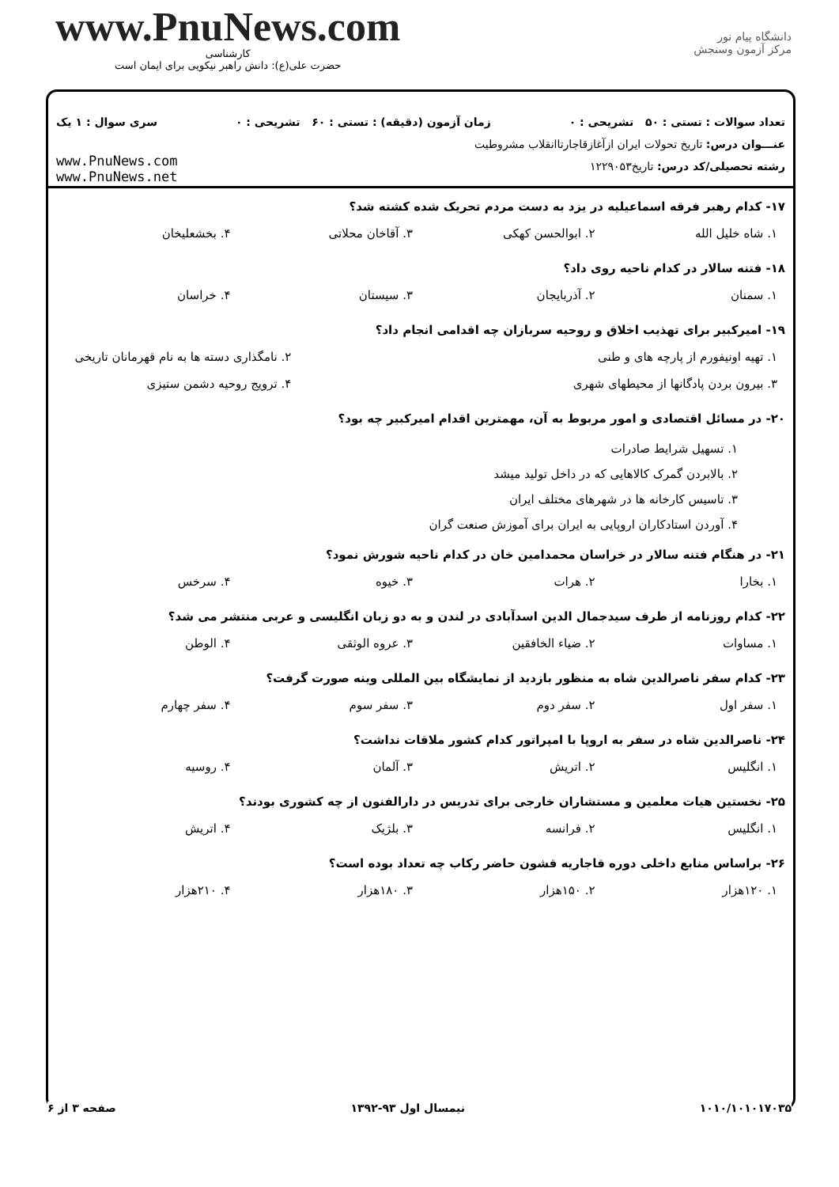www.PnuNews.com
کارشناسی
حضرت علی(ع): دانش راهبر نیکویی برای ایمان است
دانشگاه پیام نور
مرکز آزمون وسنجش
تعداد سوالات : تستی : ۵۰ تشریحی : ۰ زمان آزمون (دقیقه) : تستی : ۶۰ تشریحی : ۰ سری سوال : ۱ یک
عنـــوان درس: تاریخ تحولات ایران ازآغازقاجارتاانقلاب مشروطیت
رشته تحصیلی/کد درس: تاریخ۱۲۲۹۰۵۳
www.PnuNews.com
www.PnuNews.net
۱۷- کدام رهبر فرقه اسماعیلیه در یزد به دست مردم تحریک شده کشته شد؟
| ۱. شاه خلیل الله | ۲. ابوالحسن کهکی | ۳. آقاخان محلاتی | ۴. بخشعلیخان |
۱۸- فتنه سالار در کدام ناحیه روی داد؟
| ۱. سمنان | ۲. آذربایجان | ۳. سیستان | ۴. خراسان |
۱۹- امیرکبیر برای تهذیب اخلاق و روحیه سربازان چه اقدامی انجام داد؟
| ۱. تهیه اونیفورم از پارچه های و طنی | ۲. نامگذاری دسته ها به نام قهرمانان تاریخی |
| ۳. بیرون بردن پادگانها از محیطهای شهری | ۴. ترویج روحیه دشمن ستیزی |
۲۰- در مسائل اقتصادی و امور مربوط به آن، مهمترین اقدام امیرکبیر چه بود؟
۱. تسهیل شرایط صادرات
۲. بالابردن گمرک کالاهایی که در داخل تولید میشد
۳. تاسیس کارخانه ها در شهرهای مختلف ایران
۴. آوردن استادکاران اروپایی به ایران برای آموزش صنعت گران
۲۱- در هنگام فتنه سالار در خراسان محمدامین خان در کدام ناحیه شورش نمود؟
| ۱. بخارا | ۲. هرات | ۳. خیوه | ۴. سرخس |
۲۲- کدام روزنامه از طرف سیدجمال الدین اسدآبادی در لندن و به دو زبان انگلیسی و عربی منتشر می شد؟
| ۱. مساوات | ۲. ضیاء الخافقین | ۳. عروه الوثقی | ۴. الوطن |
۲۳- کدام سفر ناصرالدین شاه به منظور بازدید از نمایشگاه بین المللی وینه صورت گرفت؟
| ۱. سفر اول | ۲. سفر دوم | ۳. سفر سوم | ۴. سفر چهارم |
۲۴- ناصرالدین شاه در سفر به اروپا با امپراتور کدام کشور ملاقات نداشت؟
| ۱. انگلیس | ۲. اتریش | ۳. آلمان | ۴. روسیه |
۲۵- نخستین هیات معلمین و مستشاران خارجی برای تدریس در دارالفنون از چه کشوری بودند؟
| ۱. انگلیس | ۲. فرانسه | ۳. بلژیک | ۴. اتریش |
۲۶- براساس منابع داخلی دوره قاجاریه قشون حاضر رکاب چه تعداد بوده است؟
| ۱. ۱۲۰هزار | ۲. ۱۵۰هزار | ۳. ۱۸۰هزار | ۴. ۲۱۰هزار |
۱۰۱۰/۱۰۱۰۱۷۰۳۵ نیمسال اول ۹۳-۱۳۹۲ صفحه ۳ از ۶